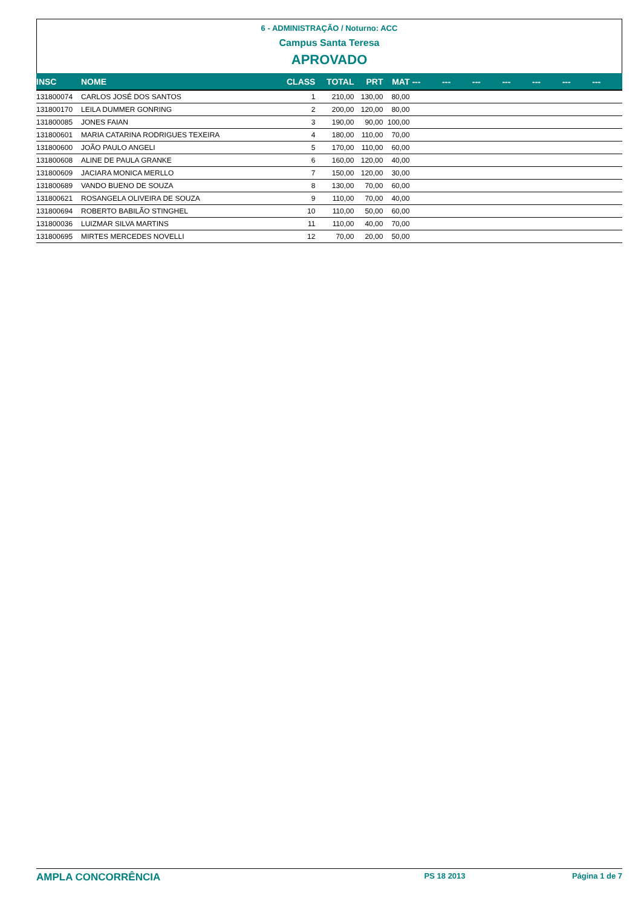6 - ADMINISTRAÇÃO / Noturno: ACC
Campus Santa Teresa
APROVADO
| INSC | NOME | CLASS | TOTAL | PRT | MAT | --- | --- | --- | --- | --- | --- | --- |
| --- | --- | --- | --- | --- | --- | --- | --- | --- | --- | --- | --- | --- |
| 131800074 | CARLOS JOSÉ DOS SANTOS | 1 | 210,00 | 130,00 | 80,00 | | | | | | | |
| 131800170 | LEILA DUMMER GONRING | 2 | 200,00 | 120,00 | 80,00 | | | | | | | |
| 131800085 | JONES FAIAN | 3 | 190,00 | 90,00 | 100,00 | | | | | | | |
| 131800601 | MARIA CATARINA RODRIGUES TEXEIRA | 4 | 180,00 | 110,00 | 70,00 | | | | | | | |
| 131800600 | JOÃO PAULO ANGELI | 5 | 170,00 | 110,00 | 60,00 | | | | | | | |
| 131800608 | ALINE DE PAULA GRANKE | 6 | 160,00 | 120,00 | 40,00 | | | | | | | |
| 131800609 | JACIARA MONICA MERLLO | 7 | 150,00 | 120,00 | 30,00 | | | | | | | |
| 131800689 | VANDO BUENO DE SOUZA | 8 | 130,00 | 70,00 | 60,00 | | | | | | | |
| 131800621 | ROSANGELA OLIVEIRA DE SOUZA | 9 | 110,00 | 70,00 | 40,00 | | | | | | | |
| 131800694 | ROBERTO BABILÃO STINGHEL | 10 | 110,00 | 50,00 | 60,00 | | | | | | | |
| 131800036 | LUIZMAR SILVA MARTINS | 11 | 110,00 | 40,00 | 70,00 | | | | | | | |
| 131800695 | MIRTES MERCEDES NOVELLI | 12 | 70,00 | 20,00 | 50,00 | | | | | | | |
AMPLA CONCORRÊNCIA PS 18 2013 Página 1 de 7